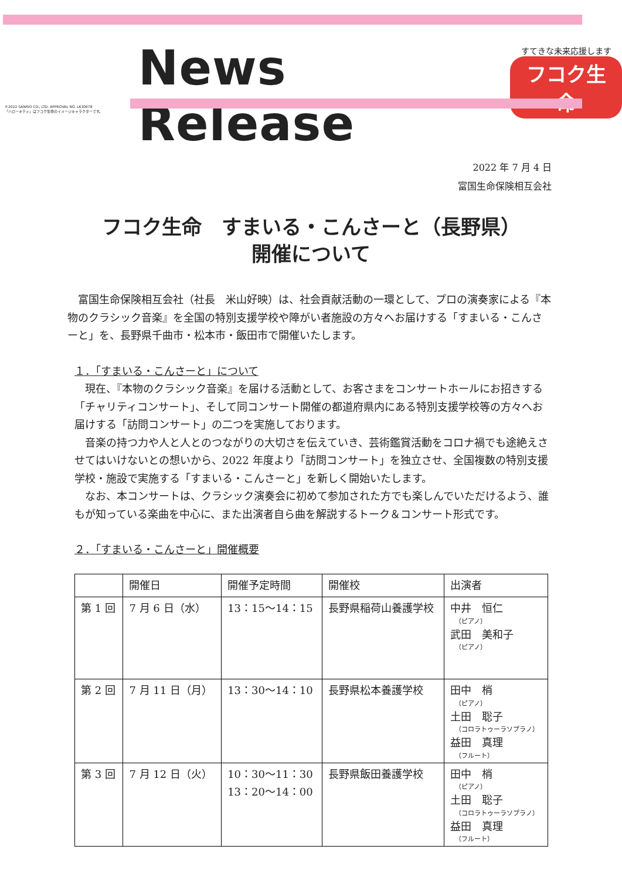©2022 SANRIO CO., LTD. APPROVAL NO. L630678
「ハローキティ」はフコク生命のイメージキャラクターです。
News Release
すてきな未来応援します
フコク生命
2022 年 7 月 4 日
富国生命保険相互会社
フコク生命　すまいる・こんさーと（長野県）
開催について
　富国生命保険相互会社（社長　米山好映）は、社会貢献活動の一環として、プロの演奏家による『本物のクラシック音楽』を全国の特別支援学校や障がい者施設の方々へお届けする「すまいる・こんさーと」を、長野県千曲市・松本市・飯田市で開催いたします。
１．「すまいる・こんさーと」について
　現在、『本物のクラシック音楽』を届ける活動として、お客さまをコンサートホールにお招きする「チャリティコンサート」、そして同コンサート開催の都道府県内にある特別支援学校等の方々へお届けする「訪問コンサート」の二つを実施しております。
　音楽の持つ力や人と人とのつながりの大切さを伝えていき、芸術鑑賞活動をコロナ禍でも途絶えさせてはいけないとの想いから、2022 年度より「訪問コンサート」を独立させ、全国複数の特別支援学校・施設で実施する「すまいる・こんさーと」を新しく開始いたします。
　なお、本コンサートは、クラシック演奏会に初めて参加された方でも楽しんでいただけるよう、誰もが知っている楽曲を中心に、また出演者自ら曲を解説するトーク＆コンサート形式です。
２．「すまいる・こんさーと」開催概要
| | 開催日 | 開催予定時間 | 開催校 | 出演者 |
| --- | --- | --- | --- | --- |
| 第 1 回 | 7 月 6 日（水） | 13：15～14：15 | 長野県稲荷山養護学校 | 中井 恒仁 （ピアノ） 武田 美和子 （ピアノ） |
| 第 2 回 | 7 月 11 日（月） | 13：30～14：10 | 長野県松本養護学校 | 田中 梢 （ピアノ） 土田 聡子 （コロラトゥーラソプラノ） 益田 真理 （フルート） |
| 第 3 回 | 7 月 12 日（火） | 10：30～11：30 13：20～14：00 | 長野県飯田養護学校 | 田中 梢 （ピアノ） 土田 聡子 （コロラトゥーラソプラノ） 益田 真理 （フルート） |